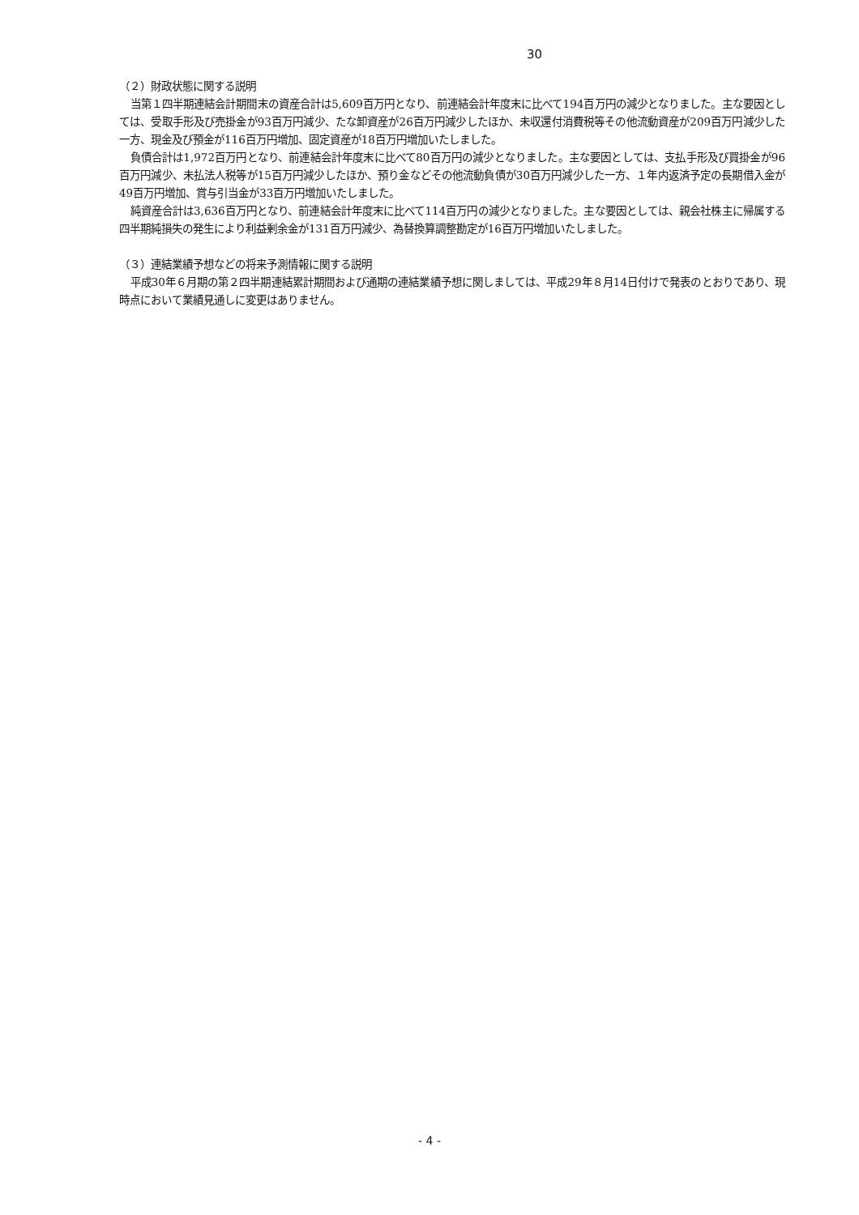30
（２）財政状態に関する説明
当第１四半期連結会計期間末の資産合計は5,609百万円となり、前連結会計年度末に比べて194百万円の減少となりました。主な要因としては、受取手形及び売掛金が93百万円減少、たな卸資産が26百万円減少したほか、未収還付消費税等その他流動資産が209百万円減少した一方、現金及び預金が116百万円増加、固定資産が18百万円増加いたしました。
負債合計は1,972百万円となり、前連結会計年度末に比べて80百万円の減少となりました。主な要因としては、支払手形及び買掛金が96百万円減少、未払法人税等が15百万円減少したほか、預り金などその他流動負債が30百万円減少した一方、１年内返済予定の長期借入金が49百万円増加、賞与引当金が33百万円増加いたしました。
純資産合計は3,636百万円となり、前連結会計年度末に比べて114百万円の減少となりました。主な要因としては、親会社株主に帰属する四半期純損失の発生により利益剰余金が131百万円減少、為替換算調整勘定が16百万円増加いたしました。
（３）連結業績予想などの将来予測情報に関する説明
平成30年６月期の第２四半期連結累計期間および通期の連結業績予想に関しましては、平成29年８月14日付けで発表のとおりであり、現時点において業績見通しに変更はありません。
- 4 -